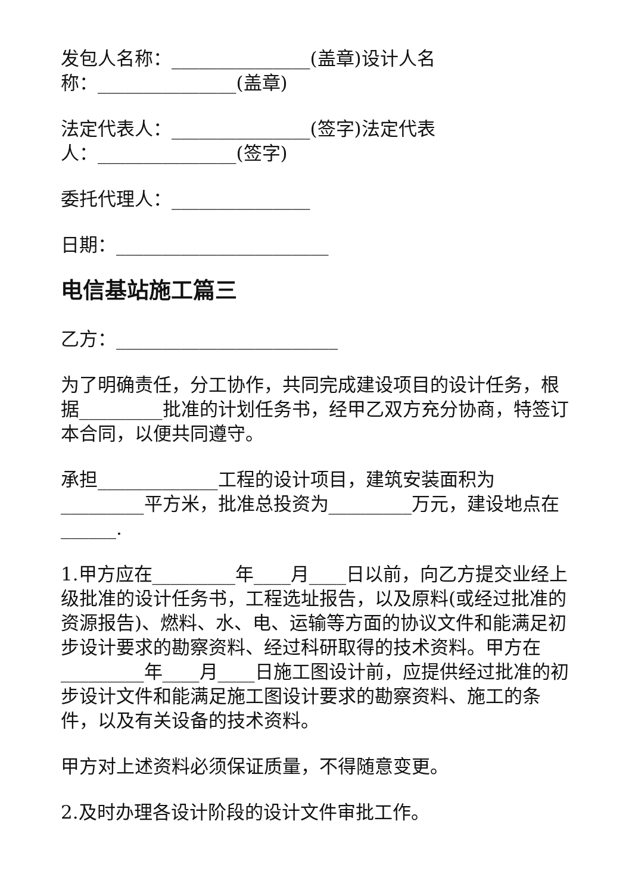发包人名称：_______________(盖章)设计人名称：_______________(盖章)
法定代表人：_______________(签字)法定代表人：_______________(签字)
委托代理人：_______________
日期：_______________________
电信基站施工篇三
乙方：________________________
为了明确责任，分工协作，共同完成建设项目的设计任务，根据_________批准的计划任务书，经甲乙双方充分协商，特签订本合同，以便共同遵守。
承担_____________工程的设计项目，建筑安装面积为_________平方米，批准总投资为_________万元，建设地点在______.
1.甲方应在_________年____月____日以前，向乙方提交业经上级批准的设计任务书，工程选址报告，以及原料(或经过批准的资源报告)、燃料、水、电、运输等方面的协议文件和能满足初步设计要求的勘察资料、经过科研取得的技术资料。甲方在_________年____月____日施工图设计前，应提供经过批准的初步设计文件和能满足施工图设计要求的勘察资料、施工的条件，以及有关设备的技术资料。
甲方对上述资料必须保证质量，不得随意变更。
2.及时办理各设计阶段的设计文件审批工作。